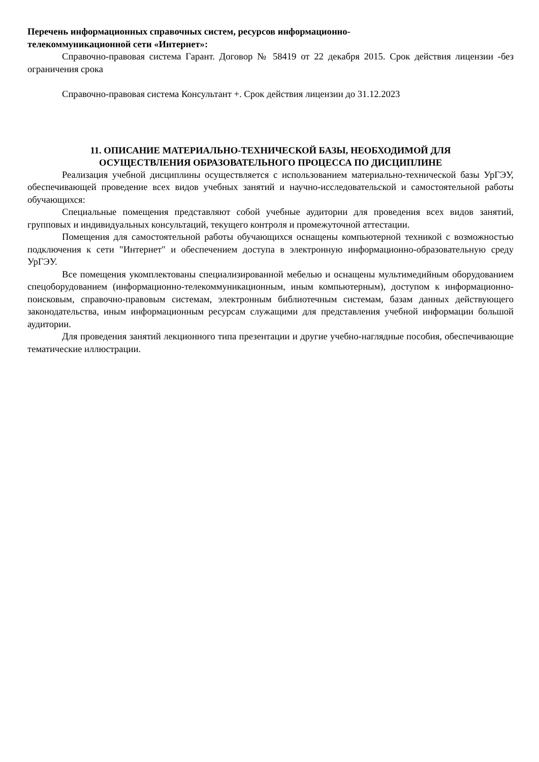Перечень информационных справочных систем, ресурсов информационно-
телекоммуникационной сети «Интернет»:
Справочно-правовая система Гарант. Договор № 58419 от 22 декабря 2015. Срок действия лицензии -без ограничения срока
Справочно-правовая система Консультант +. Срок действия лицензии до 31.12.2023
11. ОПИСАНИЕ МАТЕРИАЛЬНО-ТЕХНИЧЕСКОЙ БАЗЫ, НЕОБХОДИМОЙ ДЛЯ
ОСУЩЕСТВЛЕНИЯ ОБРАЗОВАТЕЛЬНОГО ПРОЦЕССА ПО ДИСЦИПЛИНЕ
Реализация учебной дисциплины осуществляется с использованием материально-технической базы УрГЭУ, обеспечивающей проведение всех видов учебных занятий и научно-исследовательской и самостоятельной работы обучающихся:
Специальные помещения представляют собой учебные аудитории для проведения всех видов занятий, групповых и индивидуальных консультаций, текущего контроля и промежуточной аттестации.
Помещения для самостоятельной работы обучающихся оснащены компьютерной техникой с возможностью подключения к сети "Интернет" и обеспечением доступа в электронную информационно-образовательную среду УрГЭУ.
Все помещения укомплектованы специализированной мебелью и оснащены мультимедийным оборудованием спецоборудованием (информационно-телекоммуникационным, иным компьютерным), доступом к информационно-поисковым, справочно-правовым системам, электронным библиотечным системам, базам данных действующего законодательства, иным информационным ресурсам служащими для представления учебной информации большой аудитории.
Для проведения занятий лекционного типа презентации и другие учебно-наглядные пособия, обеспечивающие тематические иллюстрации.